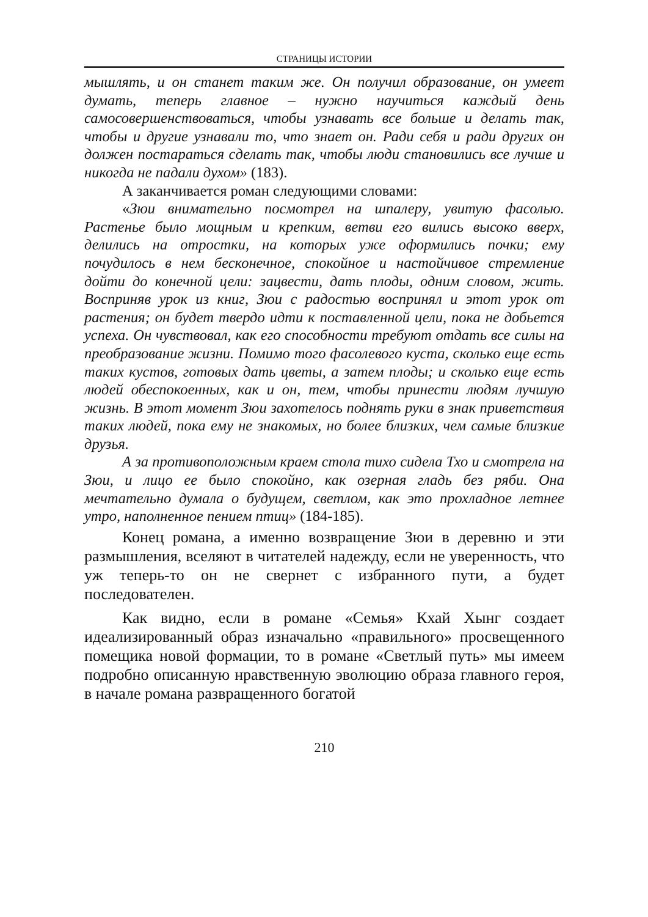СТРАНИЦЫ ИСТОРИИ
мышлять, и он станет таким же. Он получил образование, он умеет думать, теперь главное – нужно научиться каждый день самосовершенствоваться, чтобы узнавать все больше и делать так, чтобы и другие узнавали то, что знает он. Ради себя и ради других он должен постараться сделать так, чтобы люди становились все лучше и никогда не падали духом» (183).
А заканчивается роман следующими словами:
«Зюи внимательно посмотрел на шпалеру, увитую фасолью. Растенье было мощным и крепким, ветви его вились высоко вверх, делились на отростки, на которых уже оформились почки; ему почудилось в нем бесконечное, спокойное и настойчивое стремление дойти до конечной цели: зацвести, дать плоды, одним словом, жить. Восприняв урок из книг, Зюи с радостью воспринял и этот урок от растения; он будет твердо идти к поставленной цели, пока не добьется успеха. Он чувствовал, как его способности требуют отдать все силы на преобразование жизни. Помимо того фасолевого куста, сколько еще есть таких кустов, готовых дать цветы, а затем плоды; и сколько еще есть людей обеспокоенных, как и он, тем, чтобы принести людям лучшую жизнь. В этот момент Зюи захотелось поднять руки в знак приветствия таких людей, пока ему не знакомых, но более близких, чем самые близкие друзья.
А за противоположным краем стола тихо сидела Тхо и смотрела на Зюи, и лицо ее было спокойно, как озерная гладь без ряби. Она мечтательно думала о будущем, светлом, как это прохладное летнее утро, наполненное пением птиц» (184-185).
Конец романа, а именно возвращение Зюи в деревню и эти размышления, вселяют в читателей надежду, если не уверенность, что уж теперь-то он не свернет с избранного пути, а будет последователен.
Как видно, если в романе «Семья» Кхай Хынг создает идеализированный образ изначально «правильного» просвещенного помещика новой формации, то в романе «Светлый путь» мы имеем подробно описанную нравственную эволюцию образа главного героя, в начале романа развращенного богатой
210